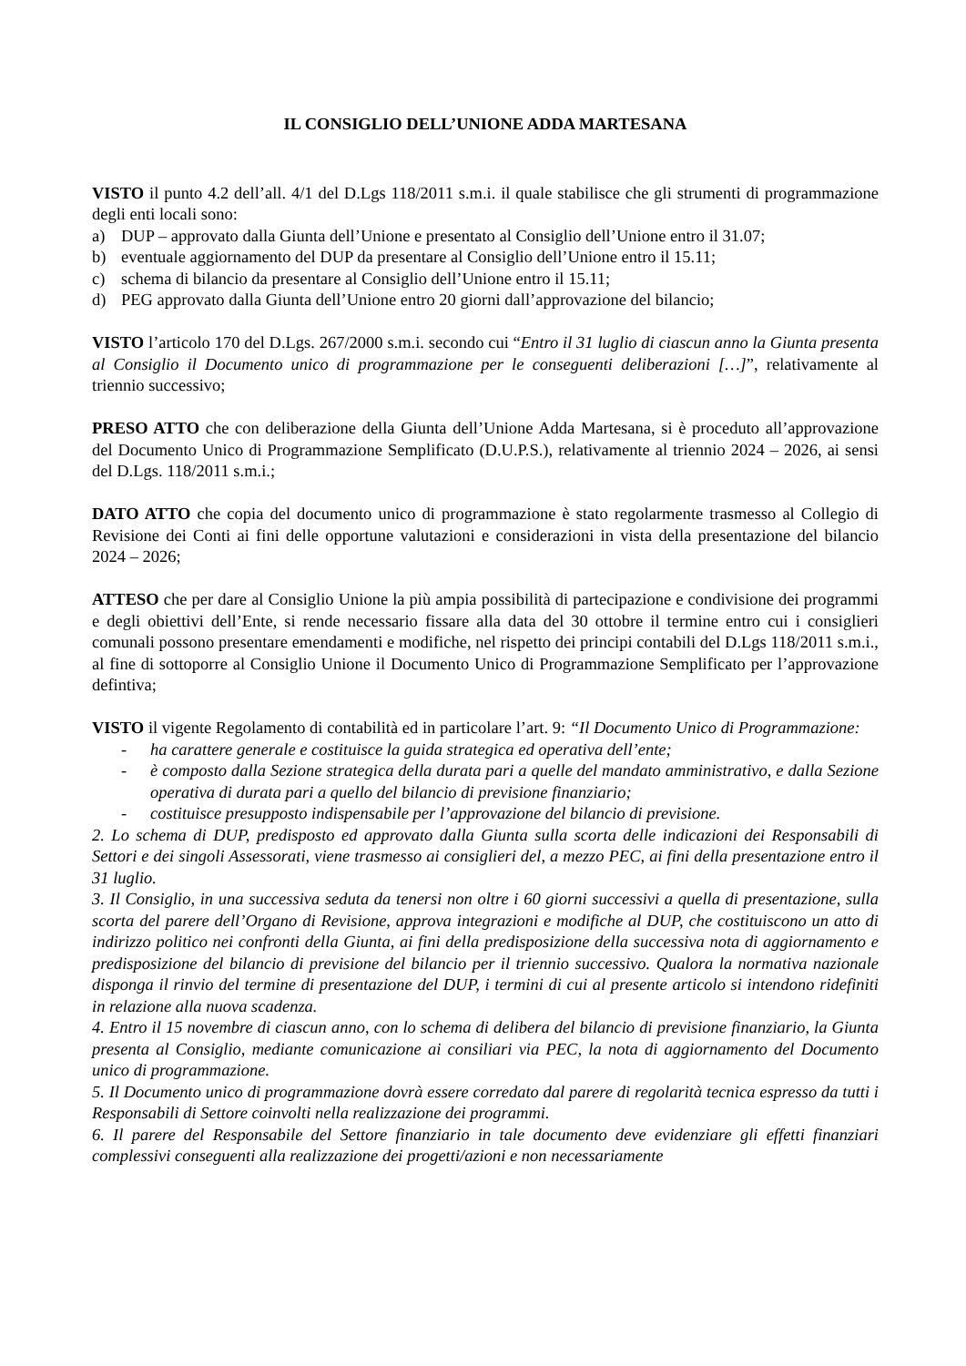IL CONSIGLIO DELL’UNIONE ADDA MARTESANA
VISTO il punto 4.2 dell’all. 4/1 del D.Lgs 118/2011 s.m.i. il quale stabilisce che gli strumenti di programmazione degli enti locali sono:
a) DUP – approvato dalla Giunta dell’Unione e presentato al Consiglio dell’Unione entro il 31.07;
b) eventuale aggiornamento del DUP da presentare al Consiglio dell’Unione entro il 15.11;
c) schema di bilancio da presentare al Consiglio dell’Unione entro il 15.11;
d) PEG approvato dalla Giunta dell’Unione entro 20 giorni dall’approvazione del bilancio;
VISTO l’articolo 170 del D.Lgs. 267/2000 s.m.i. secondo cui “Entro il 31 luglio di ciascun anno la Giunta presenta al Consiglio il Documento unico di programmazione per le conseguenti deliberazioni […]”, relativamente al triennio successivo;
PRESO ATTO che con deliberazione della Giunta dell’Unione Adda Martesana, si è proceduto all’approvazione del Documento Unico di Programmazione Semplificato (D.U.P.S.), relativamente al triennio 2024 – 2026, ai sensi del D.Lgs. 118/2011 s.m.i.;
DATO ATTO che copia del documento unico di programmazione è stato regolarmente trasmesso al Collegio di Revisione dei Conti ai fini delle opportune valutazioni e considerazioni in vista della presentazione del bilancio 2024 – 2026;
ATTESO che per dare al Consiglio Unione la più ampia possibilità di partecipazione e condivisione dei programmi e degli obiettivi dell’Ente, si rende necessario fissare alla data del 30 ottobre il termine entro cui i consiglieri comunali possono presentare emendamenti e modifiche, nel rispetto dei principi contabili del D.Lgs 118/2011 s.m.i., al fine di sottoporre al Consiglio Unione il Documento Unico di Programmazione Semplificato per l’approvazione defintiva;
VISTO il vigente Regolamento di contabilità ed in particolare l’art. 9: “Il Documento Unico di Programmazione:
- ha carattere generale e costituisce la guida strategica ed operativa dell’ente;
- è composto dalla Sezione strategica della durata pari a quelle del mandato amministrativo, e dalla Sezione operativa di durata pari a quello del bilancio di previsione finanziario;
- costituisce presupposto indispensabile per l’approvazione del bilancio di previsione.
2. Lo schema di DUP, predisposto ed approvato dalla Giunta sulla scorta delle indicazioni dei Responsabili di Settori e dei singoli Assessorati, viene trasmesso ai consiglieri del, a mezzo PEC, ai fini della presentazione entro il 31 luglio.
3. Il Consiglio, in una successiva seduta da tenersi non oltre i 60 giorni successivi a quella di presentazione, sulla scorta del parere dell’Organo di Revisione, approva integrazioni e modifiche al DUP, che costituiscono un atto di indirizzo politico nei confronti della Giunta, ai fini della predisposizione della successiva nota di aggiornamento e predisposizione del bilancio di previsione del bilancio per il triennio successivo. Qualora la normativa nazionale disponga il rinvio del termine di presentazione del DUP, i termini di cui al presente articolo si intendono ridefiniti in relazione alla nuova scadenza.
4. Entro il 15 novembre di ciascun anno, con lo schema di delibera del bilancio di previsione finanziario, la Giunta presenta al Consiglio, mediante comunicazione ai consiliari via PEC, la nota di aggiornamento del Documento unico di programmazione.
5. Il Documento unico di programmazione dovrà essere corredato dal parere di regolarità tecnica espresso da tutti i Responsabili di Settore coinvolti nella realizzazione dei programmi.
6. Il parere del Responsabile del Settore finanziario in tale documento deve evidenziare gli effetti finanziari complessivi conseguenti alla realizzazione dei progetti/azioni e non necessariamente